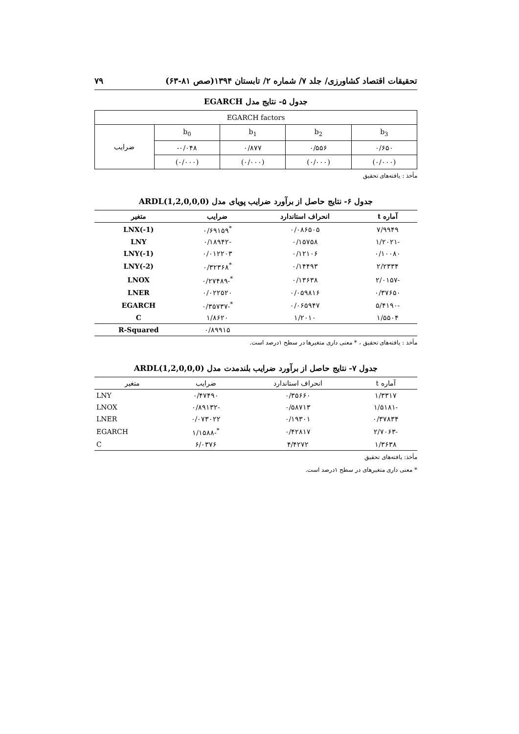تحقیقات اقتصاد کشاورزی/ جلد ۷/ شماره ۲/ تابستان ۱۳۹۴(صص ۸۱-۶۳) ۷۹
جدول ۵- نتایج مدل EGARCH
| EGARCH factors | | | | |
| ضرایب | b<sub>0</sub> | b<sub>1</sub> | b<sub>2</sub> | b<sub>3</sub> |
| | -۰/۰۴۸ | ۰/۸۷۷ | ۰/۵۵۶ | ۰/۶۵۰ |
| | (۰/۰۰۰) | (۰/۰۰۰) | (۰/۰۰۰) | (۰/۰۰۰) |
مأخذ : یافته‌های تحقیق
جدول ۶- نتایج حاصل از برآورد ضرایب پویای مدل ARDL(1,2,0,0,0)
| آماره t | انحراف استاندارد | ضرایب | متغیر |
| --- | --- | --- | --- |
| ۷/۹۹۴۹ | ۰/۰۸۶۵۰۵ | <sup>*</sup> ۰/۶۹۱۵۹ | LNX(-1) |
| -۱/۲۰۲۱ | ۰/۱۵۷۵۸ | -۰/۱۸۹۴۲ | LNY |
| ۰/۱۰۰۸۰ | ۰/۱۲۱۰۶ | ۰/۰۱۲۲۰۳ | LNY(-1) |
| ۲/۲۳۳۴ | ۰/۱۴۴۹۳ | <sup>*</sup> ۰/۳۲۳۶۸ | LNY(-2) |
| -۲/۰۱۵۷ | ۰/۱۳۶۳۸ | <sup>*</sup>-۰/۲۷۴۸۹ | LNOX |
| ۰/۳۷۶۵۰ | ۰/۰۵۹۸۱۶ | ۰/۰۲۲۵۲۰ | LNER |
| -۵/۴۱۹۰ | ۰/۰۶۵۹۴۷ | <sup>*</sup>-۰/۳۵۷۳۷ | EGARCH |
| ۱/۵۵۰۴ | ۱/۲۰۱۰ | ۱/۸۶۲۰ | C |
| | | ۰/۸۹۹۱۵ | R-Squared |
مأخذ : یافته‌های تحقیق ، * معنی داری متغیرها در سطح ۱درصد است.
جدول ۷- نتایج حاصل از برآورد ضرایب بلندمدت مدل ARDL(1,2,0,0,0)
| آماره t | انحراف استاندارد | ضرایب | متغیر |
| --- | --- | --- | --- |
| ۱/۳۳۱۷ | ۰/۳۵۶۶۰ | ۰/۴۷۴۹۰ | LNY |
| -۱/۵۱۸۱ | ۰/۵۸۷۱۳ | -۰/۸۹۱۳۲ | LNOX |
| ۰/۳۷۸۳۴ | ۰/۱۹۳۰۱ | ۰/۰۷۳۰۲۲ | LNER |
| -۲/۷۰۶۳ | ۰/۴۲۸۱۷ | <sup>*</sup>-۱/۱۵۸۸ | EGARCH |
| ۱/۳۶۳۸ | ۴/۴۲۷۲ | ۶/۰۳۷۶ | C |
مأخذ: یافته‌های تحقیق
* معنی داری متغیرهای در سطح ۱درصد است.